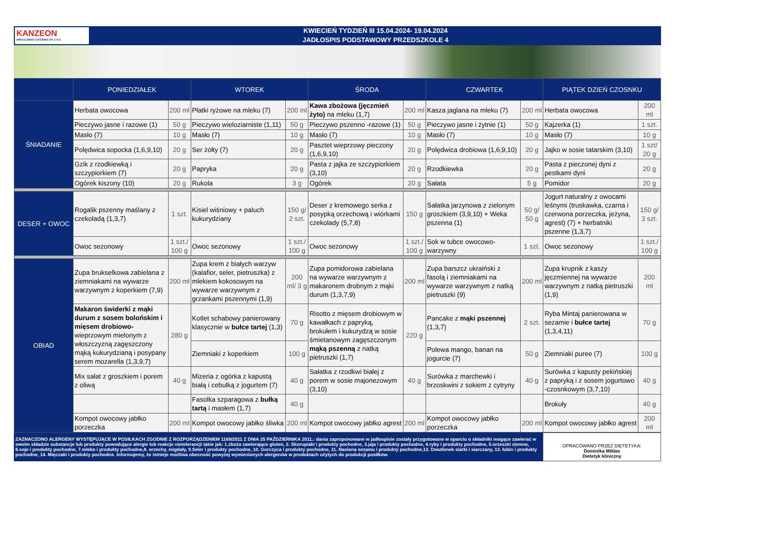KANZEON
WROCŁAWSKI CATERING SP. Z O.O.
KWIECIEŃ TYDZIEŃ III 15.04.2024- 19.04.2024
JADŁOSPIS PODSTAWOWY PRZEDSZKOLE 4
| | PONIEDZIAŁEK | | WTOREK | | ŚRODA | | CZWARTEK | | PIĄTEK DZIEŃ CZOSNKU | |
| --- | --- | --- | --- | --- | --- | --- | --- | --- | --- | --- |
| ŚNIADANIE | Herbata owocowa | 200 ml | Płatki ryżowe na mleku (7) | 200 ml | Kawa zbożowa (jęczmień żyto) na mleku (1,7) | 200 ml | Kasza jaglana na mleku (7) | 200 ml | Herbata owocowa | 200 ml |
| | Pieczywo jasne i razowe (1) | 50 g | Pieczywo wieloziarniste (1,11) | 50 g | Pieczywo pszenno -razowe (1) | 50 g | Pieczywo jasne i żytnie (1) | 50 g | Kajzerka (1) | 1 szt. |
| | Masło (7) | 10 g | Masło (7) | 10 g | Masło (7) | 10 g | Masło (7) | 10 g | Masło (7) | 10 g |
| | Polędwica sopocka (1,6,9,10) | 20 g | Ser żółty (7) | 20 g | Pasztet wieprzowy pieczony (1,6,9,10) | 20 g | Polędwica drobiowa (1,6,9,10) | 20 g | Jajko w sosie tatarskim (3,10) | 1 szt/ 20 g |
| | Gzik z rzodkiewką i szczypiorkiem (7) | 20 g | Papryka | 20 g | Pasta z jajka ze szczypiorkiem (3,10) | 20 g | Rzodkiewka | 20 g | Pasta z pieczonej dyni z pestkami dyni | 20 g |
| | Ogórek kiszony (10) | 20 g | Rukola | 3 g | Ogórek | 20 g | Sałata | 5 g | Pomidor | 20 g |
| DESER + OWOC | Rogalik pszenny maślany z czekoladą (1,3,7) | 1 szt. | Kisiel wiśniowy + paluch kukurydziany | 150 g/ 2 szt. | Deser z kremowego serka z posypką orzechową i wiórkami czekolady (5,7,8) | 150 g | Sałatka jarzynowa z zielonym groszkiem (3,9,10) + Weka pszenna (1) | 50 g/ 50 g | Jogurt naturalny z owocami leśnymi (truskawka, czarna i czerwona porzeczka, jeżyna, agrest) (7) + herbatniki pszenne (1,3,7) | 150 g/ 3 szt. |
| | Owoc sezonowy | 1 szt./ 100 g | Owoc sezonowy | 1 szt./ 100 g | Owoc sezonowy | 1 szt./ 100 g | Sok w tubce owocowo-warzywny | 1 szt. | Owoc sezonowy | 1 szt./ 100 g |
| OBIAD | Zupa brukselkowa zabielana z ziemniakami na wywarze warzywnym z koperkiem (7,9) | 200 ml | Zupa krem z białych warzyw (kalafior, seler, pietruszka) z mlekiem kokosowym na wywarze warzywnym z grzankami pszennymi (1,9) | 200 ml/ 3 g | Zupa pomidorowa zabielana na wywarze warzywnym z makaronem drobnym z mąki durum (1,3,7,9) | 200 ml | Zupa barszcz ukraiński z fasolą i ziemniakami na wywarze warzywnym z natką pietruszki (9) | 200 ml | Zupa krupnik z kaszy jęczmiennej na wywarze warzywnym z natką pietruszki (1,9) | 200 ml |
| | Makaron świderki z mąki durum z sosem bolońskim i mięsem drobiowo- wieprzowym mielonym z włoszczyzną zagęszczony mąką kukurydzianą i posypany serem mozarella (1,3,9,7) | 280 g | Kotlet schabowy panierowany klasycznie w bułce tartej (1,3) | 70 g | Risotto z mięsem drobiowym w kawałkach z papryką, brokułem i kukurydzą w sosie śmietanowym zagęszczonym mąką pszenną z natką pietruszki (1,7) | 220 g | Pancake z mąki pszennej (1,3,7) | 2 szt. | Ryba Mintaj panierowana w sezamie i bułce tartej (1,3,4,11) | 70 g |
| | | | Ziemniaki z koperkiem | 100 g | | | Polewa mango, banan na jogurcie (7) | 50 g | Ziemniaki puree (7) | 100 g |
| | Mix sałat z groszkiem i porem z oliwą | 40 g | Mizeria z ogórka z kapustą białą i cebulką z jogurtem (7) | 40 g | Sałatka z rzodkwi białej z porem w sosie majonezowym (3,10) | 40 g | Surówka z marchewki i brzoskwini z sokiem z cytryny | 40 g | Surówka z kapusty pekińskiej z papryką i z sosem jogurtowo -czosnkowym (3,7,10) | 40 g |
| | | | Fasolka szparagowa z bułką tartą i masłem (1,7) | 40 g | | | | | Brokuły | 40 g |
| | Kompot owocowy jabłko porzeczka | 200 ml | Kompot owocowy jabłko śliwka | 200 ml | Kompot owocowy jabłko agrest | 200 ml | Kompot owocowy jabłko porzeczka | 200 ml | Kompot owocowy jabłko agrest | 200 ml |
ZAZNACZONO ALERGENY WYSTĘPUJĄCE W POSIŁKACH ZGODNIE Z ROZPORZĄDZENIEM 1169/2011 Z DNIA 25 PAŹDZIERNIKA 2011.: dania zaproponowane w jadłospisie zostały przygotowane w oparciu o składniki mogące zawierać w swoim składzie substancje lub produkty powodujące alergie lub reakcje nietolerancji takie jak: 1.zboża zawierające gluten, 2. Skorupiaki i produkty pochodne, 3.jaja i produkty pochodne, 4.ryby i produkty pochodne, 5.orzeszki ziemne, 6.soje i produkty pochodne, 7.mleko i produkty pochodne,8. orzechy, migdały, 9.Seler i produkty pochodne, 10. Gorczyca i produkty pochodne, 11. Nasiona sezamu i produkty pochodne,12. Dwutlenek siarki i siarczany, 13. łubin i produkty pochodne, 14. Mięczaki i produkty pochodne. Informujemy, że istnieje możliwa obecność powyżej wymienionych alergenów w produktach użytych do produkcji posiłków.
OPRACOWANO PRZEZ DIETETYKA:
Dominika Mikłas
Dietetyk kliniczny